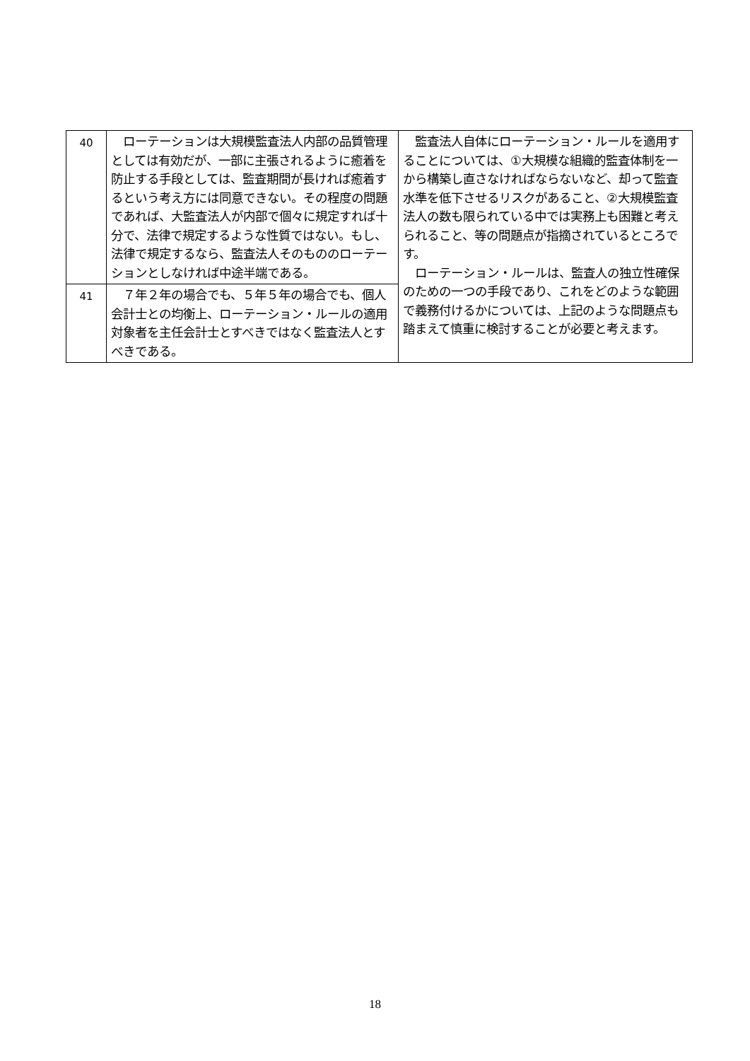| 40 | ローテーションは大規模監査法人内部の品質管理としては有効だが、一部に主張されるように癒着を防止する手段としては、監査期間が長ければ癒着するという考え方には同意できない。その程度の問題であれば、大監査法人が内部で個々に規定すれば十分で、法律で規定するような性質ではない。もし、法律で規定するなら、監査法人そのもののローテーションとしなければ中途半端である。 | 監査法人自体にローテーション・ルールを適用することについては、①大規模な組織的監査体制を一から構築し直さなければならないなど、却って監査水準を低下させるリスクがあること、②大規模監査法人の数も限られている中では実務上も困難と考えられること、等の問題点が指摘されているところです。 ローテーション・ルールは、監査人の独立性確保のための一つの手段であり、これをどのような範囲で義務付けるかについては、上記のような問題点も踏まえて慎重に検討することが必要と考えます。 |
| 41 | ７年２年の場合でも、５年５年の場合でも、個人会計士との均衡上、ローテーション・ルールの適用対象者を主任会計士とすべきではなく監査法人とすべきである。 | |
18